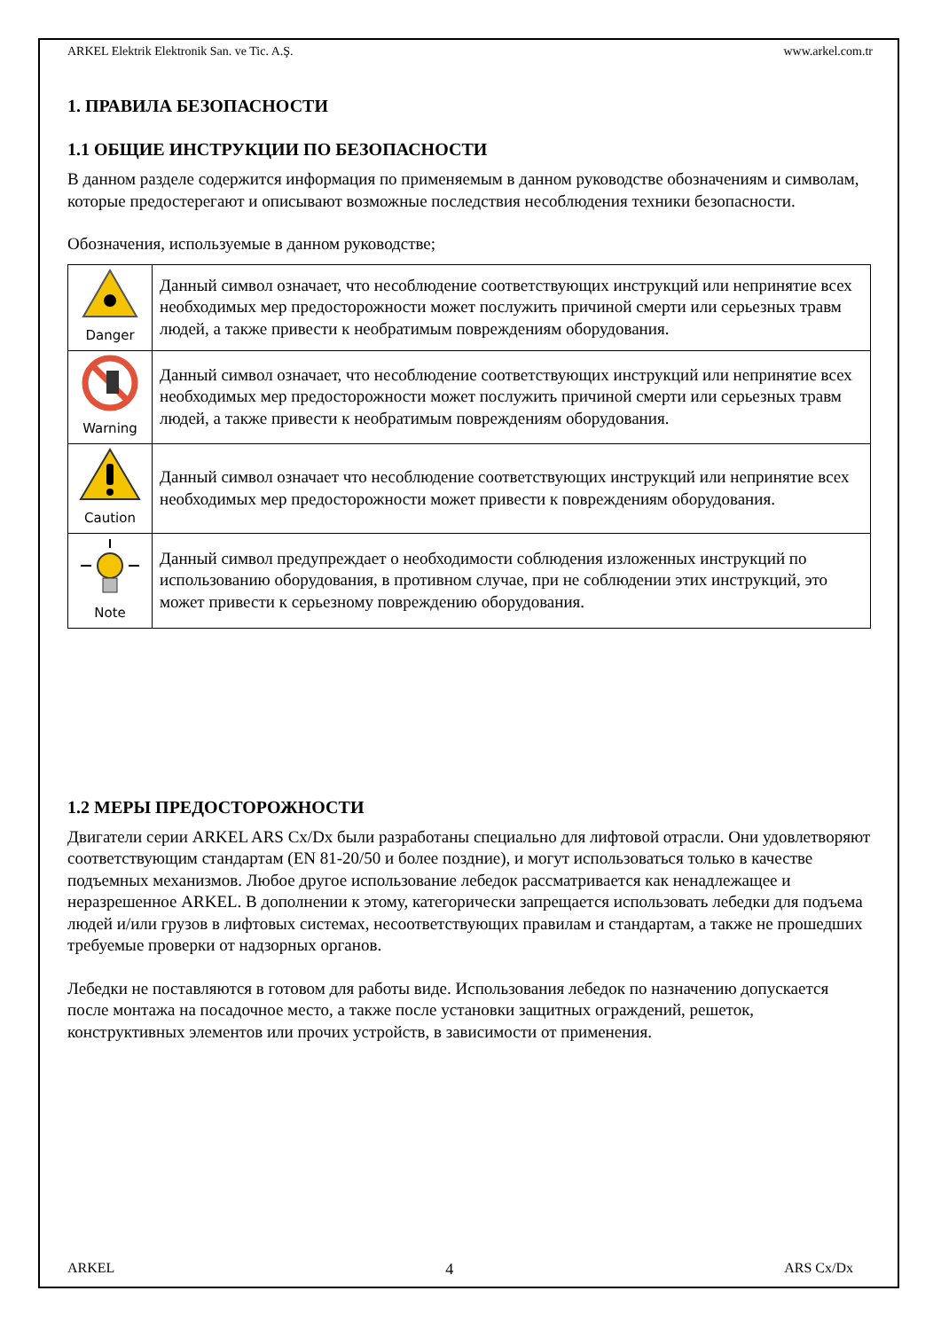ARKEL Elektrik Elektronik San. ve Tic. A.Ş. www.arkel.com.tr
1. ПРАВИЛА БЕЗОПАСНОСТИ
1.1 ОБЩИЕ ИНСТРУКЦИИ ПО БЕЗОПАСНОСТИ
В данном разделе содержится информация по применяемым в данном руководстве обозначениям и символам, которые предостерегают и описывают возможные последствия несоблюдения техники безопасности.
Обозначения, используемые в данном руководстве;
| Danger | Данный символ означает, что несоблюдение соответствующих инструкций или непринятие всех необходимых мер предосторожности может послужить причиной смерти или серьезных травм людей, а также привести к необратимым повреждениям оборудования. |
| Warning | Данный символ означает, что несоблюдение соответствующих инструкций или непринятие всех необходимых мер предосторожности может послужить причиной смерти или серьезных травм людей, а также привести к необратимым повреждениям оборудования. |
| Caution | Данный символ означает что несоблюдение соответствующих инструкций или непринятие всех необходимых мер предосторожности может привести к повреждениям оборудования. |
| Note | Данный символ предупреждает о необходимости соблюдения изложенных инструкций по использованию оборудования, в противном случае, при не соблюдении этих инструкций, это может привести к серьезному повреждению оборудования. |
1.2 МЕРЫ ПРЕДОСТОРОЖНОСТИ
Двигатели серии ARKEL ARS Cx/Dx были разработаны специально для лифтовой отрасли. Они удовлетворяют соответствующим стандартам (EN 81-20/50 и более поздние), и могут использоваться только в качестве подъемных механизмов. Любое другое использование лебедок рассматривается как ненадлежащее и неразрешенное ARKEL. В дополнении к этому, категорически запрещается использовать лебедки для подъема людей и/или грузов в лифтовых системах, несоответствующих правилам и стандартам, а также не прошедших требуемые проверки от надзорных органов.
Лебедки не поставляются в готовом для работы виде. Использования лебедок по назначению допускается после монтажа на посадочное место, а также после установки защитных ограждений, решеток, конструктивных элементов или прочих устройств, в зависимости от применения.
ARKEL 4 ARS Cx/Dx